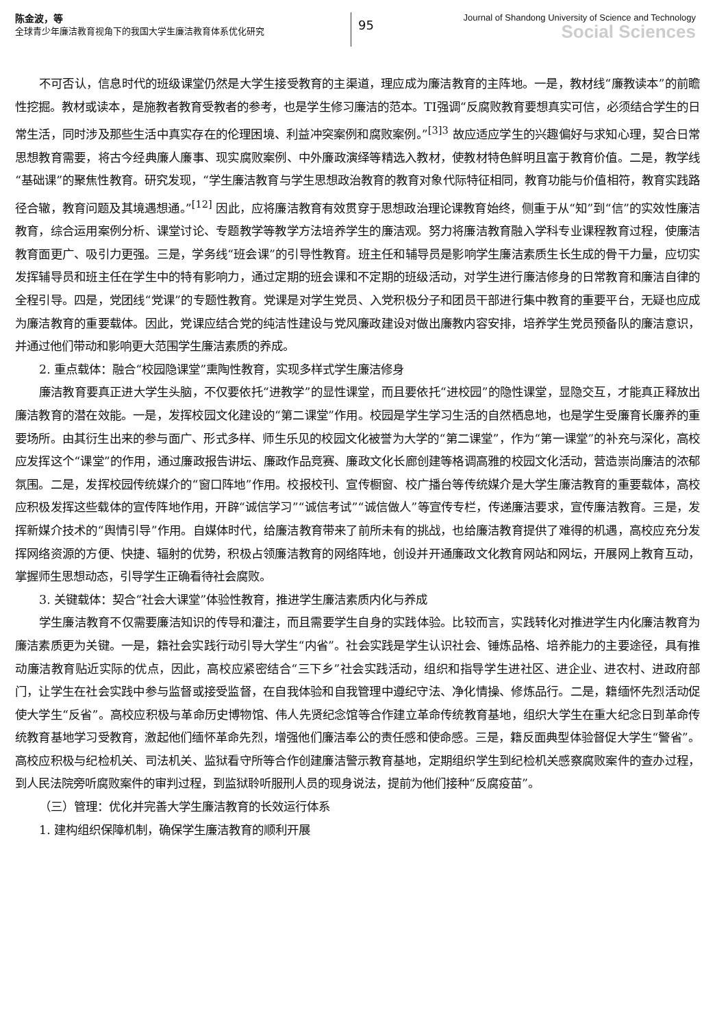陈金波，等
全球青少年廉洁教育视角下的我国大学生廉洁教育体系优化研究
95
Journal of Shandong University of Science and Technology
Social Sciences
不可否认，信息时代的班级课堂仍然是大学生接受教育的主渠道，理应成为廉洁教育的主阵地。一是，教材线“廉教读本”的前瞻性挖掘。教材或读本，是施教者教育受教者的参考，也是学生修习廉洁的范本。TI强调“反腐败教育要想真实可信，必须结合学生的日常生活，同时涉及那些生活中真实存在的伦理困境、利益冲突案例和腐败案例。”<sup>[3]3</sup> 故应适应学生的兴趣偏好与求知心理，契合日常思想教育需要，将古今经典廉人廉事、现实腐败案例、中外廉政演绎等精选入教材，使教材特色鲜明且富于教育价值。二是，教学线“基础课”的聚焦性教育。研究发现，“学生廉洁教育与学生思想政治教育的教育对象代际特征相同，教育功能与价值相符，教育实践路径合辙，教育问题及其境遇想通。”<sup>[12]</sup> 因此，应将廉洁教育有效贯穿于思想政治理论课教育始终，侧重于从“知”到“信”的实效性廉洁教育，综合运用案例分析、课堂讨论、专题教学等教学方法培养学生的廉洁观。努力将廉洁教育融入学科专业课程教育过程，使廉洁教育面更广、吸引力更强。三是，学务线“班会课”的引导性教育。班主任和辅导员是影响学生廉洁素质生长生成的骨干力量，应切实发挥辅导员和班主任在学生中的特有影响力，通过定期的班会课和不定期的班级活动，对学生进行廉洁修身的日常教育和廉洁自律的全程引导。四是，党团线“党课”的专题性教育。党课是对学生党员、入党积极分子和团员干部进行集中教育的重要平台，无疑也应成为廉洁教育的重要载体。因此，党课应结合党的纯洁性建设与党风廉政建设对做出廉教内容安排，培养学生党员预备队的廉洁意识，并通过他们带动和影响更大范围学生廉洁素质的养成。
2. 重点载体：融合“校园隐课堂”熏陶性教育，实现多样式学生廉洁修身
廉洁教育要真正进大学生头脑，不仅要依托“进教学”的显性课堂，而且要依托“进校园”的隐性课堂，显隐交互，才能真正释放出廉洁教育的潜在效能。一是，发挥校园文化建设的“第二课堂”作用。校园是学生学习生活的自然栖息地，也是学生受廉育长廉养的重要场所。由其衍生出来的参与面广、形式多样、师生乐见的校园文化被誉为大学的“第二课堂”，作为“第一课堂”的补充与深化，高校应发挥这个“课堂”的作用，通过廉政报告讲坛、廉政作品竞赛、廉政文化长廊创建等格调高雅的校园文化活动，营造崇尚廉洁的浓郁氛围。二是，发挥校园传统媒介的“窗口阵地”作用。校报校刊、宣传橱窗、校广播台等传统媒介是大学生廉洁教育的重要载体，高校应积极发挥这些载体的宣传阵地作用，开辟“诚信学习”“诚信考试”“诚信做人”等宣传专栏，传递廉洁要求，宣传廉洁教育。三是，发挥新媒介技术的“舆情引导”作用。自媒体时代，给廉洁教育带来了前所未有的挑战，也给廉洁教育提供了难得的机遇，高校应充分发挥网络资源的方便、快捷、辐射的优势，积极占领廉洁教育的网络阵地，创设并开通廉政文化教育网站和网坛，开展网上教育互动，掌握师生思想动态，引导学生正确看待社会腐败。
3. 关键载体：契合“社会大课堂”体验性教育，推进学生廉洁素质内化与养成
学生廉洁教育不仅需要廉洁知识的传导和灌注，而且需要学生自身的实践体验。比较而言，实践转化对推进学生内化廉洁教育为廉洁素质更为关键。一是，籍社会实践行动引导大学生“内省”。社会实践是学生认识社会、锤炼品格、培养能力的主要途径，具有推动廉洁教育贴近实际的优点，因此，高校应紧密结合“三下乡”社会实践活动，组织和指导学生进社区、进企业、进农村、进政府部门，让学生在社会实践中参与监督或接受监督，在自我体验和自我管理中遵纪守法、净化情操、修炼品行。二是，籍缅怀先烈活动促使大学生“反省”。高校应积极与革命历史博物馆、伟人先贤纪念馆等合作建立革命传统教育基地，组织大学生在重大纪念日到革命传统教育基地学习受教育，激起他们缅怀革命先烈，增强他们廉洁奉公的责任感和使命感。三是，籍反面典型体验督促大学生“警省”。高校应积极与纪检机关、司法机关、监狱看守所等合作创建廉洁警示教育基地，定期组织学生到纪检机关感察腐败案件的查办过程，到人民法院旁听腐败案件的审判过程，到监狱聆听服刑人员的现身说法，提前为他们接种“反腐疫苗”。
（三）管理：优化并完善大学生廉洁教育的长效运行体系
1. 建构组织保障机制，确保学生廉洁教育的顺利开展